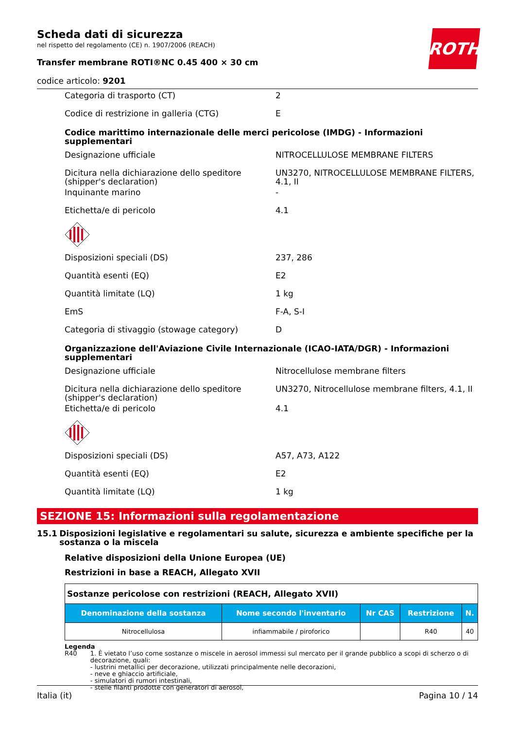ROTH
Scheda dati di sicurezza
nel rispetto del regolamento (CE) n. 1907/2006 (REACH)
Transfer membrane ROTI®NC 0.45 400 × 30 cm
codice articolo: 9201
Categoria di trasporto (CT) 2
Codice di restrizione in galleria (CTG) E
Codice marittimo internazionale delle merci pericolose (IMDG) - Informazioni supplementari
Designazione ufficiale NITROCELLULOSE MEMBRANE FILTERS
Dicitura nella dichiarazione dello speditore (shipper's declaration)
UN3270, NITROCELLULOSE MEMBRANE FILTERS, 4.1, II
Inquinante marino -
Etichetta/e di pericolo 4.1
Disposizioni speciali (DS) 237, 286
Quantità esenti (EQ) E2
Quantità limitate (LQ) 1 kg
EmS F-A, S-I
Categoria di stivaggio (stowage category) D
Organizzazione dell'Aviazione Civile Internazionale (ICAO-IATA/DGR) - Informazioni supplementari
Designazione ufficiale Nitrocellulose membrane filters
Dicitura nella dichiarazione dello speditore (shipper's declaration)
UN3270, Nitrocellulose membrane filters, 4.1, II
Etichetta/e di pericolo 4.1
Disposizioni speciali (DS) A57, A73, A122
Quantità esenti (EQ) E2
Quantità limitate (LQ) 1 kg
SEZIONE 15: Informazioni sulla regolamentazione
15.1 Disposizioni legislative e regolamentari su salute, sicurezza e ambiente specifiche per la sostanza o la miscela
Relative disposizioni della Unione Europea (UE)
Restrizioni in base a REACH, Allegato XVII
| Sostanze pericolose con restrizioni (REACH, Allegato XVII) | | | | |
| Denominazione della sostanza | Nome secondo l'inventario | Nr CAS | Restrizione | N. |
| Nitrocellulosa | infiammabile / piroforico | | R40 | 40 |
Legenda
R40 1. È vietato l’uso come sostanze o miscele in aerosol immessi sul mercato per il grande pubblico a scopi di scherzo o di decorazione, quali:
- lustrini metallici per decorazione, utilizzati principalmente nelle decorazioni,
- neve e ghiaccio artificiale,
- simulatori di rumori intestinali,
- stelle filanti prodotte con generatori di aerosol,
Italia (it) Pagina 10 / 14